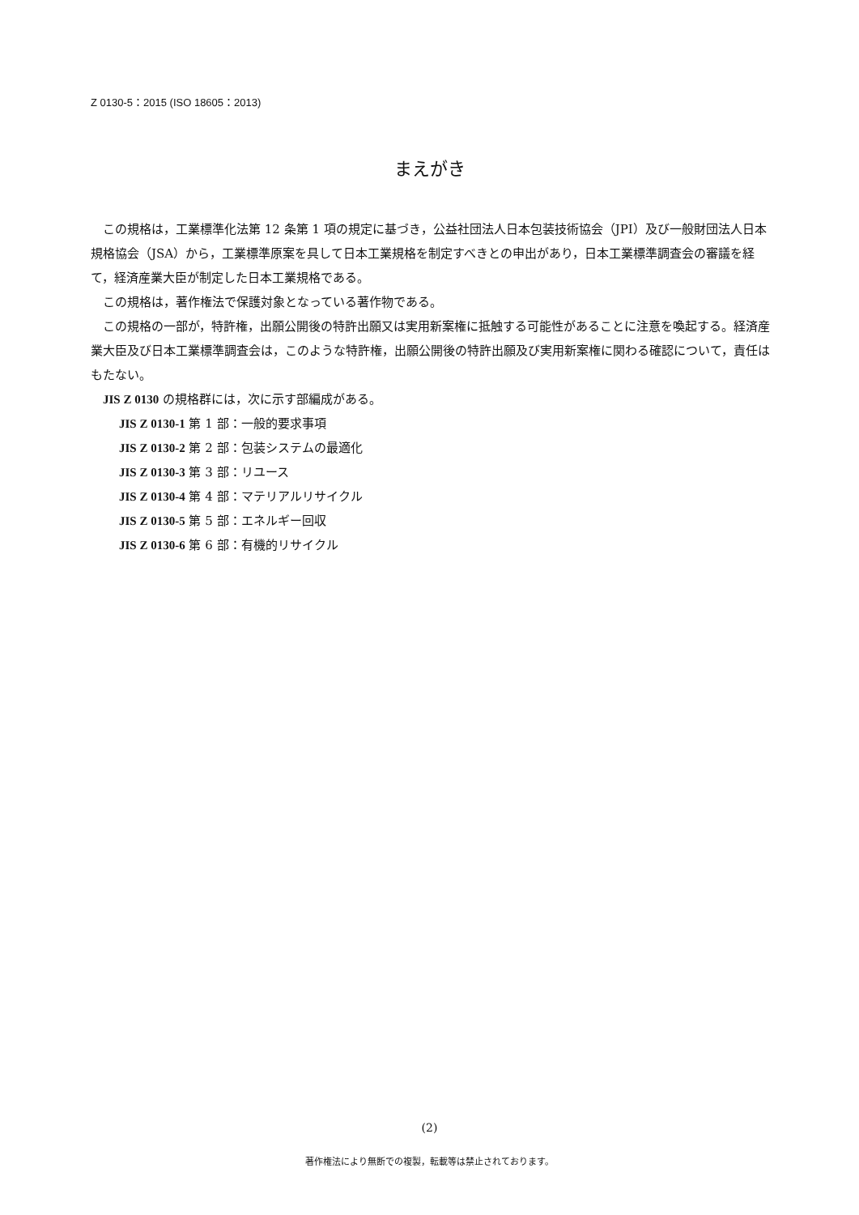Z 0130-5：2015 (ISO 18605：2013)
まえがき
この規格は，工業標準化法第 12 条第 1 項の規定に基づき，公益社団法人日本包装技術協会（JPI）及び一般財団法人日本規格協会（JSA）から，工業標準原案を具して日本工業規格を制定すべきとの申出があり，日本工業標準調査会の審議を経て，経済産業大臣が制定した日本工業規格である。
この規格は，著作権法で保護対象となっている著作物である。
この規格の一部が，特許権，出願公開後の特許出願又は実用新案権に抵触する可能性があることに注意を喚起する。経済産業大臣及び日本工業標準調査会は，このような特許権，出願公開後の特許出願及び実用新案権に関わる確認について，責任はもたない。
JIS Z 0130 の規格群には，次に示す部編成がある。
JIS Z 0130-1 第 1 部：一般的要求事項
JIS Z 0130-2 第 2 部：包装システムの最適化
JIS Z 0130-3 第 3 部：リユース
JIS Z 0130-4 第 4 部：マテリアルリサイクル
JIS Z 0130-5 第 5 部：エネルギー回収
JIS Z 0130-6 第 6 部：有機的リサイクル
(2)
著作権法により無断での複製，転載等は禁止されております。